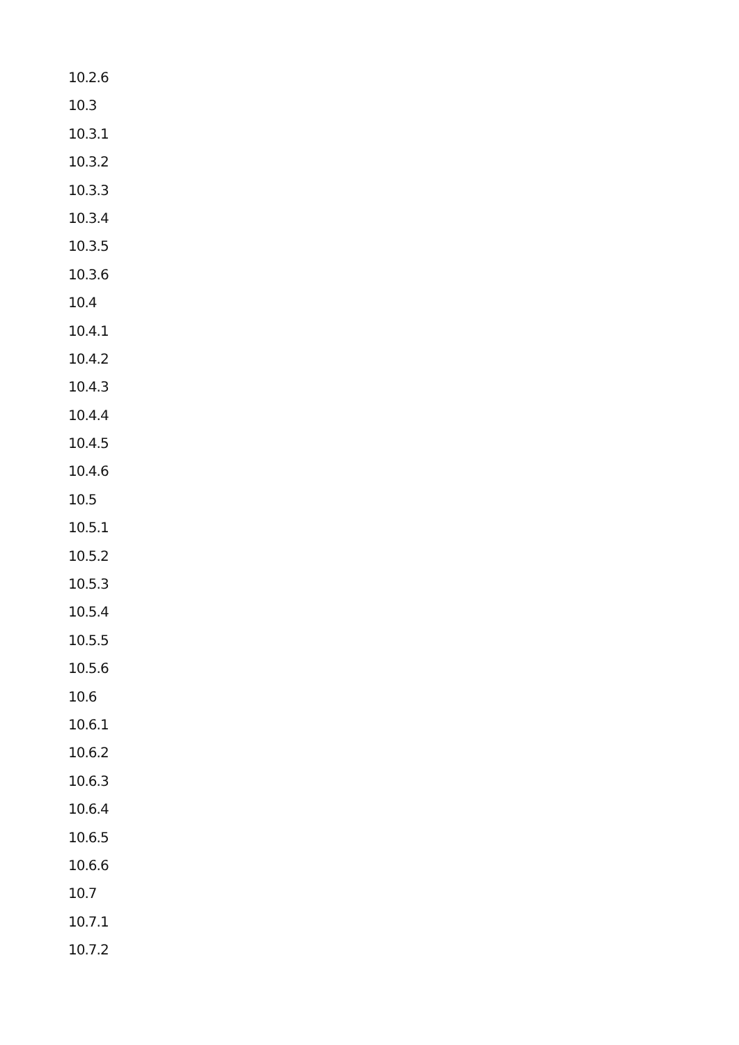10.2.6
10.3
10.3.1
10.3.2
10.3.3
10.3.4
10.3.5
10.3.6
10.4
10.4.1
10.4.2
10.4.3
10.4.4
10.4.5
10.4.6
10.5
10.5.1
10.5.2
10.5.3
10.5.4
10.5.5
10.5.6
10.6
10.6.1
10.6.2
10.6.3
10.6.4
10.6.5
10.6.6
10.7
10.7.1
10.7.2